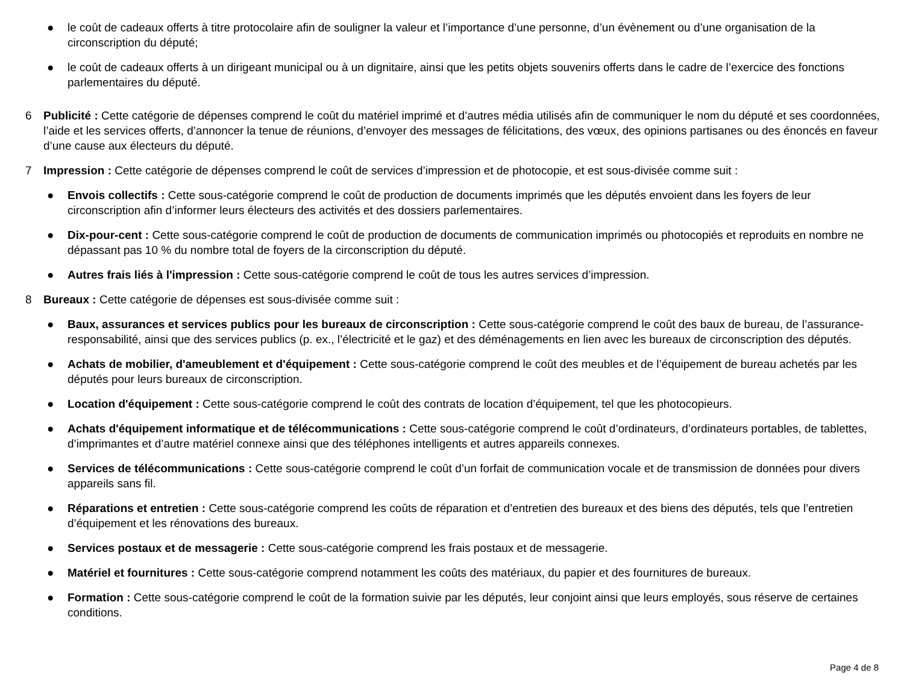● le coût de cadeaux offerts à titre protocolaire afin de souligner la valeur et l’importance d’une personne, d’un évènement ou d’une organisation de la circonscription du député;
● le coût de cadeaux offerts à un dirigeant municipal ou à un dignitaire, ainsi que les petits objets souvenirs offerts dans le cadre de l’exercice des fonctions parlementaires du député.
6 Publicité : Cette catégorie de dépenses comprend le coût du matériel imprimé et d’autres média utilisés afin de communiquer le nom du député et ses coordonnées, l’aide et les services offerts, d’annoncer la tenue de réunions, d’envoyer des messages de félicitations, des vœux, des opinions partisanes ou des énoncés en faveur d’une cause aux électeurs du député.
7 Impression : Cette catégorie de dépenses comprend le coût de services d’impression et de photocopie, et est sous-divisée comme suit :
● Envois collectifs : Cette sous-catégorie comprend le coût de production de documents imprimés que les députés envoient dans les foyers de leur circonscription afin d’informer leurs électeurs des activités et des dossiers parlementaires.
● Dix-pour-cent : Cette sous-catégorie comprend le coût de production de documents de communication imprimés ou photocopiés et reproduits en nombre ne dépassant pas 10 % du nombre total de foyers de la circonscription du député.
● Autres frais liés à l'impression : Cette sous-catégorie comprend le coût de tous les autres services d’impression.
8 Bureaux : Cette catégorie de dépenses est sous-divisée comme suit :
● Baux, assurances et services publics pour les bureaux de circonscription : Cette sous-catégorie comprend le coût des baux de bureau, de l’assurance-responsabilité, ainsi que des services publics (p. ex., l’électricité et le gaz) et des déménagements en lien avec les bureaux de circonscription des députés.
● Achats de mobilier, d'ameublement et d'équipement : Cette sous-catégorie comprend le coût des meubles et de l’équipement de bureau achetés par les députés pour leurs bureaux de circonscription.
● Location d'équipement : Cette sous-catégorie comprend le coût des contrats de location d’équipement, tel que les photocopieurs.
● Achats d'équipement informatique et de télécommunications : Cette sous-catégorie comprend le coût d’ordinateurs, d’ordinateurs portables, de tablettes, d’imprimantes et d’autre matériel connexe ainsi que des téléphones intelligents et autres appareils connexes.
● Services de télécommunications : Cette sous-catégorie comprend le coût d’un forfait de communication vocale et de transmission de données pour divers appareils sans fil.
● Réparations et entretien : Cette sous-catégorie comprend les coûts de réparation et d’entretien des bureaux et des biens des députés, tels que l’entretien d’équipement et les rénovations des bureaux.
● Services postaux et de messagerie : Cette sous-catégorie comprend les frais postaux et de messagerie.
● Matériel et fournitures : Cette sous-catégorie comprend notamment les coûts des matériaux, du papier et des fournitures de bureaux.
● Formation : Cette sous-catégorie comprend le coût de la formation suivie par les députés, leur conjoint ainsi que leurs employés, sous réserve de certaines conditions.
Page 4 de 8